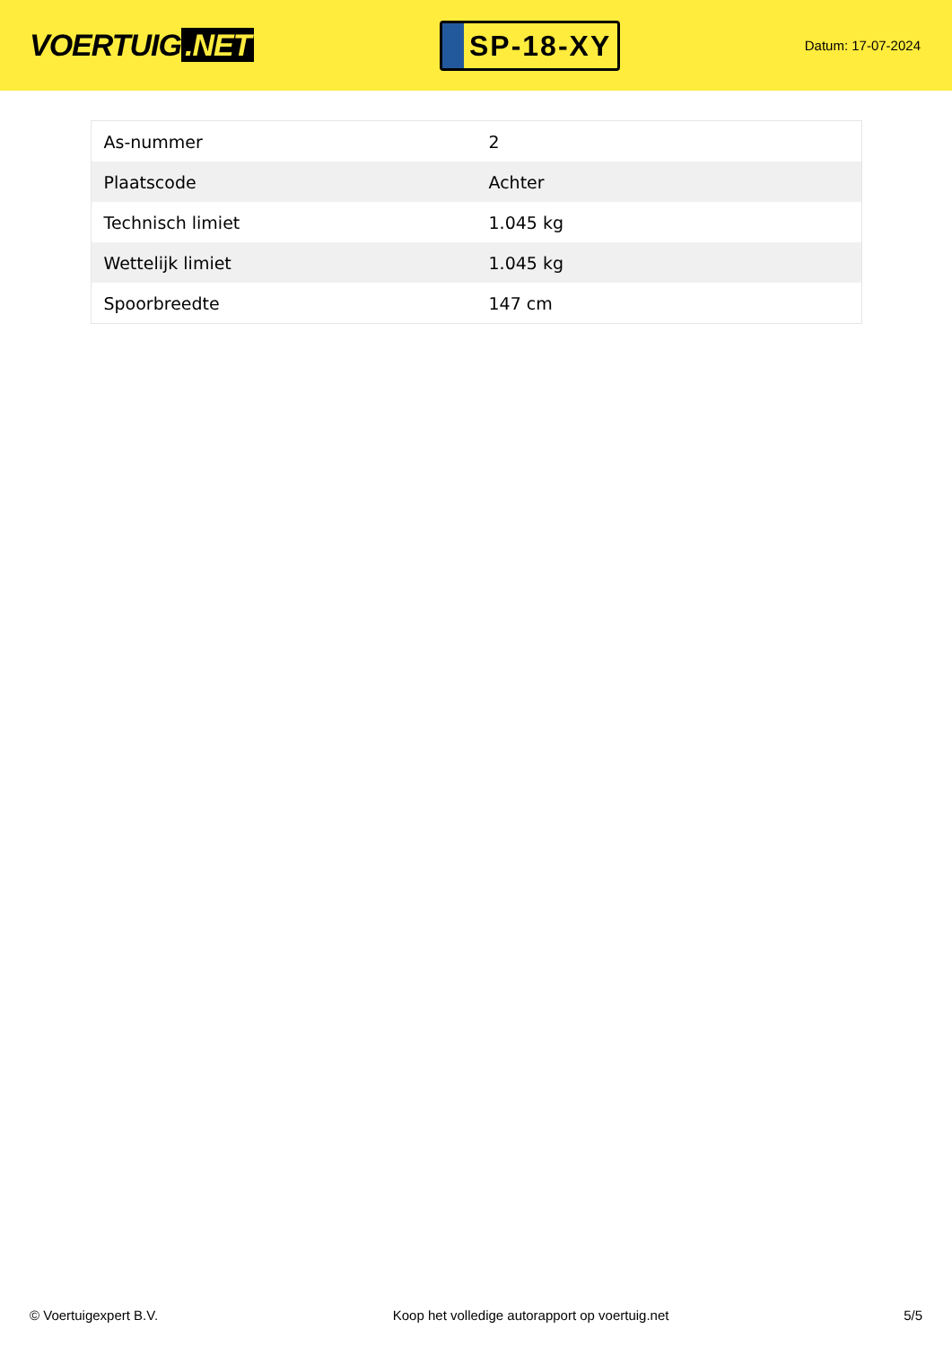VOERTUIG.NET
SP-18-XY
Datum: 17-07-2024
| As-nummer | 2 |
| Plaatscode | Achter |
| Technisch limiet | 1.045 kg |
| Wettelijk limiet | 1.045 kg |
| Spoorbreedte | 147 cm |
© Voertuigexpert B.V. Koop het volledige autorapport op voertuig.net 5/5